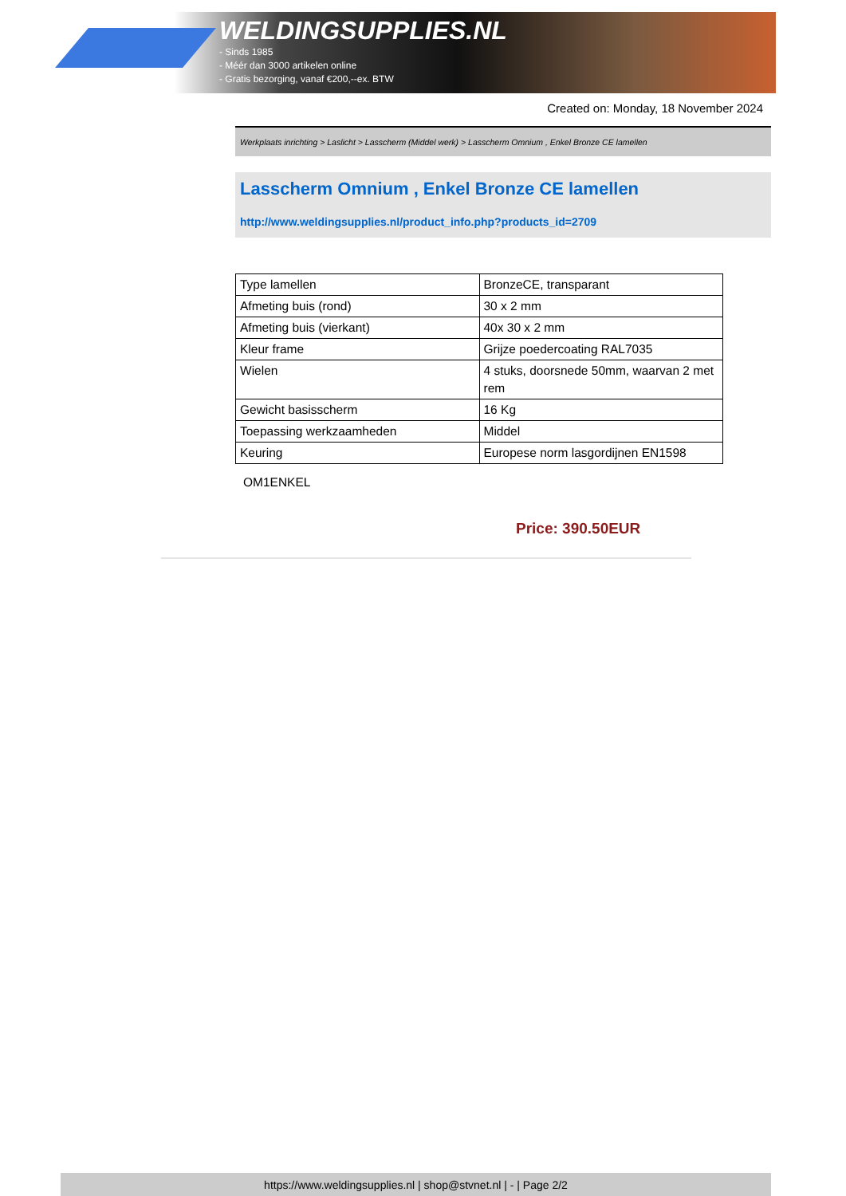WELDINGSUPPLIES.NL
- Sinds 1985
- Méér dan 3000 artikelen online
- Gratis bezorging, vanaf €200,--ex. BTW
Created on: Monday, 18 November 2024
Werkplaats inrichting > Laslicht > Lasscherm (Middel werk) > Lasscherm Omnium , Enkel Bronze CE lamellen
Lasscherm Omnium , Enkel Bronze CE lamellen
http://www.weldingsupplies.nl/product_info.php?products_id=2709
| Type lamellen | BronzeCE, transparant |
| Afmeting buis (rond) | 30 x 2 mm |
| Afmeting buis (vierkant) | 40x 30 x 2 mm |
| Kleur frame | Grijze poedercoating RAL7035 |
| Wielen | 4 stuks, doorsnede 50mm, waarvan 2 met rem |
| Gewicht basisscherm | 16 Kg |
| Toepassing werkzaamheden | Middel |
| Keuring | Europese norm lasgordijnen EN1598 |
OM1ENKEL
Price: 390.50EUR
https://www.weldingsupplies.nl | shop@stvnet.nl | - | Page 2/2